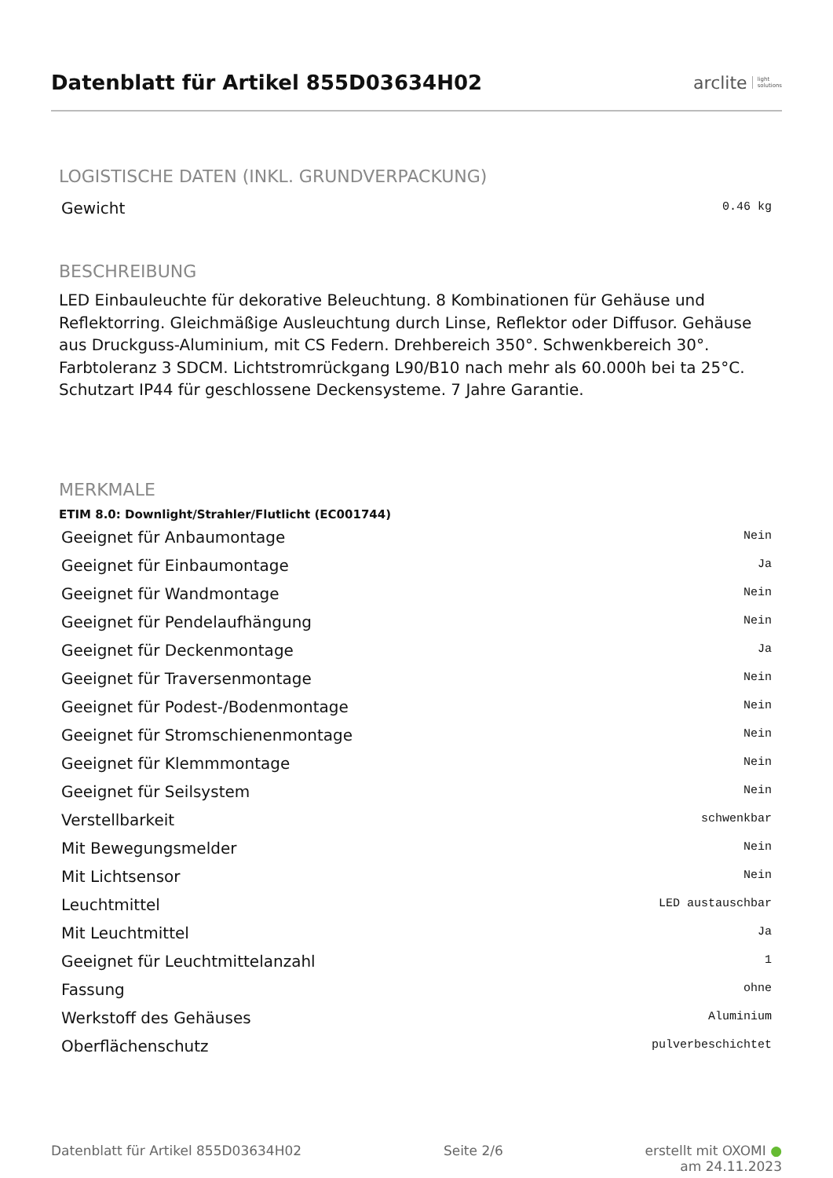Datenblatt für Artikel 855D03634H02
arclite light
solutions
LOGISTISCHE DATEN (INKL. GRUNDVERPACKUNG)
| Gewicht | 0.46 kg |
BESCHREIBUNG
LED Einbauleuchte für dekorative Beleuchtung. 8 Kombinationen für Gehäuse und Reflektorring. Gleichmäßige Ausleuchtung durch Linse, Reflektor oder Diffusor. Gehäuse aus Druckguss-Aluminium, mit CS Federn. Drehbereich 350°. Schwenkbereich 30°. Farbtoleranz 3 SDCM. Lichtstromrückgang L90/B10 nach mehr als 60.000h bei ta 25°C. Schutzart IP44 für geschlossene Deckensysteme. 7 Jahre Garantie.
MERKMALE
ETIM 8.0: Downlight/Strahler/Flutlicht (EC001744)
| Geeignet für Anbaumontage | Nein |
| Geeignet für Einbaumontage | Ja |
| Geeignet für Wandmontage | Nein |
| Geeignet für Pendelaufhängung | Nein |
| Geeignet für Deckenmontage | Ja |
| Geeignet für Traversenmontage | Nein |
| Geeignet für Podest-/Bodenmontage | Nein |
| Geeignet für Stromschienenmontage | Nein |
| Geeignet für Klemmmontage | Nein |
| Geeignet für Seilsystem | Nein |
| Verstellbarkeit | schwenkbar |
| Mit Bewegungsmelder | Nein |
| Mit Lichtsensor | Nein |
| Leuchtmittel | LED austauschbar |
| Mit Leuchtmittel | Ja |
| Geeignet für Leuchtmittelanzahl | 1 |
| Fassung | ohne |
| Werkstoff des Gehäuses | Aluminium |
| Oberflächenschutz | pulverbeschichtet |
Datenblatt für Artikel 855D03634H02 Seite 2/6 erstellt mit OXOMI ●
am 24.11.2023